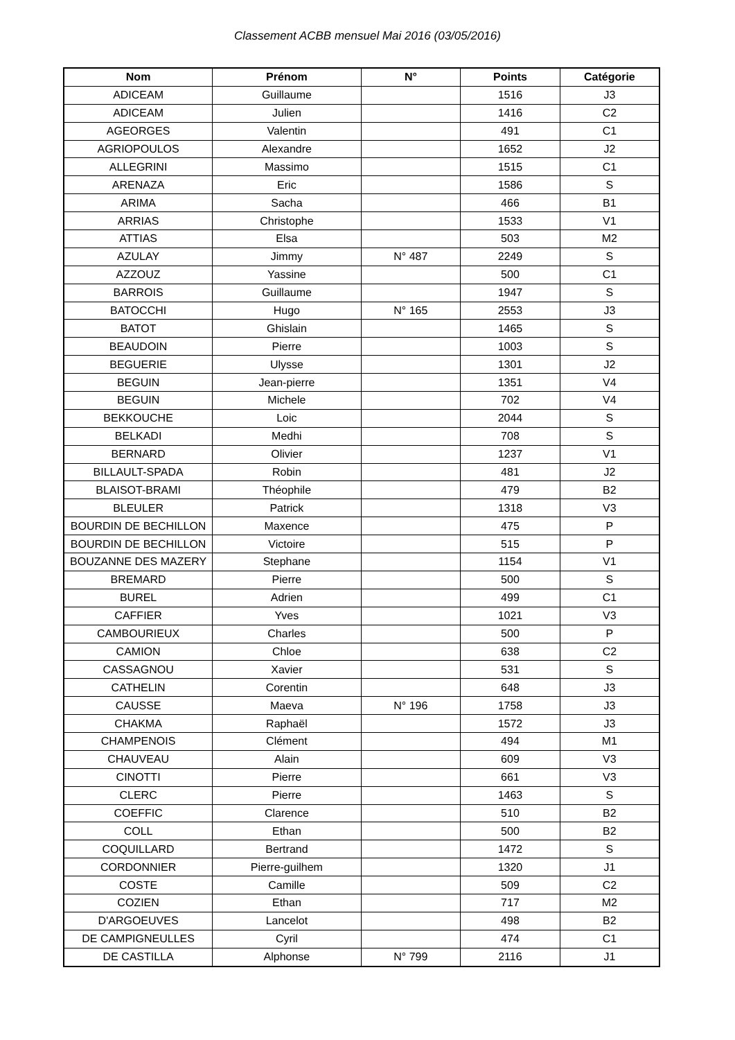Classement ACBB mensuel Mai 2016 (03/05/2016)
| Nom | Prénom | N° | Points | Catégorie |
| --- | --- | --- | --- | --- |
| ADICEAM | Guillaume | | 1516 | J3 |
| ADICEAM | Julien | | 1416 | C2 |
| AGEORGES | Valentin | | 491 | C1 |
| AGRIOPOULOS | Alexandre | | 1652 | J2 |
| ALLEGRINI | Massimo | | 1515 | C1 |
| ARENAZA | Eric | | 1586 | S |
| ARIMA | Sacha | | 466 | B1 |
| ARRIAS | Christophe | | 1533 | V1 |
| ATTIAS | Elsa | | 503 | M2 |
| AZULAY | Jimmy | N° 487 | 2249 | S |
| AZZOUZ | Yassine | | 500 | C1 |
| BARROIS | Guillaume | | 1947 | S |
| BATOCCHI | Hugo | N° 165 | 2553 | J3 |
| BATOT | Ghislain | | 1465 | S |
| BEAUDOIN | Pierre | | 1003 | S |
| BEGUERIE | Ulysse | | 1301 | J2 |
| BEGUIN | Jean-pierre | | 1351 | V4 |
| BEGUIN | Michele | | 702 | V4 |
| BEKKOUCHE | Loic | | 2044 | S |
| BELKADI | Medhi | | 708 | S |
| BERNARD | Olivier | | 1237 | V1 |
| BILLAULT-SPADA | Robin | | 481 | J2 |
| BLAISOT-BRAMI | Théophile | | 479 | B2 |
| BLEULER | Patrick | | 1318 | V3 |
| BOURDIN DE BECHILLON | Maxence | | 475 | P |
| BOURDIN DE BECHILLON | Victoire | | 515 | P |
| BOUZANNE DES MAZERY | Stephane | | 1154 | V1 |
| BREMARD | Pierre | | 500 | S |
| BUREL | Adrien | | 499 | C1 |
| CAFFIER | Yves | | 1021 | V3 |
| CAMBOURIEUX | Charles | | 500 | P |
| CAMION | Chloe | | 638 | C2 |
| CASSAGNOU | Xavier | | 531 | S |
| CATHELIN | Corentin | | 648 | J3 |
| CAUSSE | Maeva | N° 196 | 1758 | J3 |
| CHAKMA | Raphaël | | 1572 | J3 |
| CHAMPENOIS | Clément | | 494 | M1 |
| CHAUVEAU | Alain | | 609 | V3 |
| CINOTTI | Pierre | | 661 | V3 |
| CLERC | Pierre | | 1463 | S |
| COEFFIC | Clarence | | 510 | B2 |
| COLL | Ethan | | 500 | B2 |
| COQUILLARD | Bertrand | | 1472 | S |
| CORDONNIER | Pierre-guilhem | | 1320 | J1 |
| COSTE | Camille | | 509 | C2 |
| COZIEN | Ethan | | 717 | M2 |
| D'ARGOEUVES | Lancelot | | 498 | B2 |
| DE CAMPIGNEULLES | Cyril | | 474 | C1 |
| DE CASTILLA | Alphonse | N° 799 | 2116 | J1 |